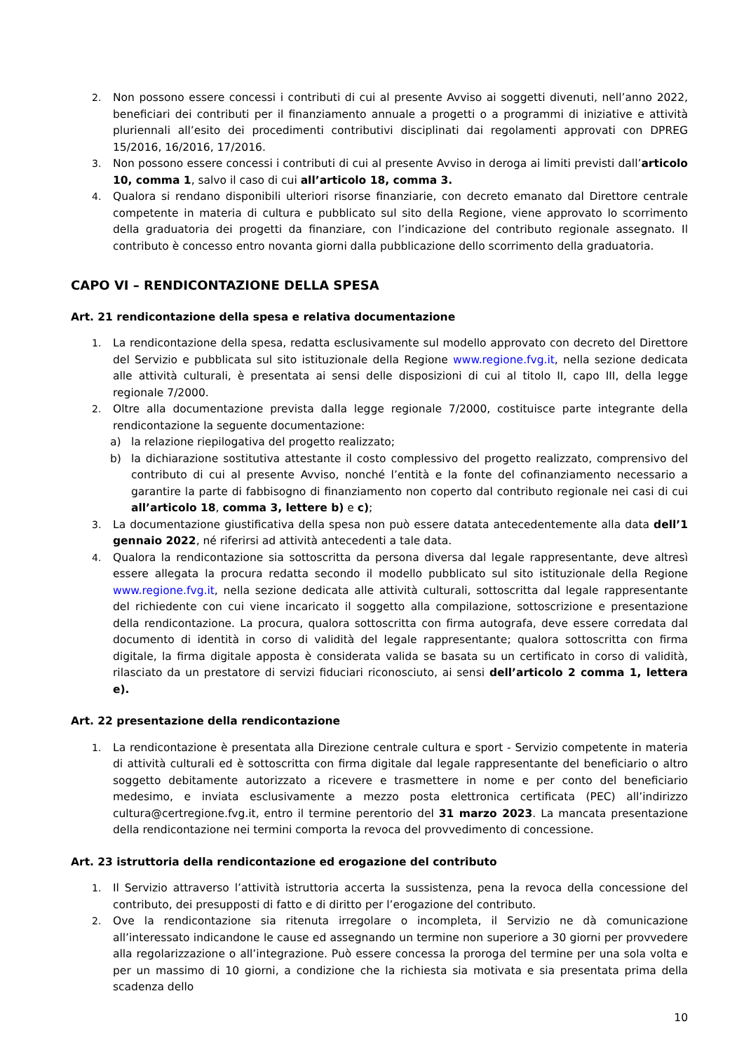2. Non possono essere concessi i contributi di cui al presente Avviso ai soggetti divenuti, nell’anno 2022, beneficiari dei contributi per il finanziamento annuale a progetti o a programmi di iniziative e attività pluriennali all’esito dei procedimenti contributivi disciplinati dai regolamenti approvati con DPREG 15/2016, 16/2016, 17/2016.
3. Non possono essere concessi i contributi di cui al presente Avviso in deroga ai limiti previsti dall’articolo 10, comma 1, salvo il caso di cui all’articolo 18, comma 3.
4. Qualora si rendano disponibili ulteriori risorse finanziarie, con decreto emanato dal Direttore centrale competente in materia di cultura e pubblicato sul sito della Regione, viene approvato lo scorrimento della graduatoria dei progetti da finanziare, con l’indicazione del contributo regionale assegnato. Il contributo è concesso entro novanta giorni dalla pubblicazione dello scorrimento della graduatoria.
CAPO VI – RENDICONTAZIONE DELLA SPESA
Art. 21 rendicontazione della spesa e relativa documentazione
1. La rendicontazione della spesa, redatta esclusivamente sul modello approvato con decreto del Direttore del Servizio e pubblicata sul sito istituzionale della Regione www.regione.fvg.it, nella sezione dedicata alle attività culturali, è presentata ai sensi delle disposizioni di cui al titolo II, capo III, della legge regionale 7/2000.
2. Oltre alla documentazione prevista dalla legge regionale 7/2000, costituisce parte integrante della rendicontazione la seguente documentazione:
a) la relazione riepilogativa del progetto realizzato;
b) la dichiarazione sostitutiva attestante il costo complessivo del progetto realizzato, comprensivo del contributo di cui al presente Avviso, nonché l’entità e la fonte del cofinanziamento necessario a garantire la parte di fabbisogno di finanziamento non coperto dal contributo regionale nei casi di cui all’articolo 18, comma 3, lettere b) e c);
3. La documentazione giustificativa della spesa non può essere datata antecedentemente alla data dell’1 gennaio 2022, né riferirsi ad attività antecedenti a tale data.
4. Qualora la rendicontazione sia sottoscritta da persona diversa dal legale rappresentante, deve altresì essere allegata la procura redatta secondo il modello pubblicato sul sito istituzionale della Regione www.regione.fvg.it, nella sezione dedicata alle attività culturali, sottoscritta dal legale rappresentante del richiedente con cui viene incaricato il soggetto alla compilazione, sottoscrizione e presentazione della rendicontazione. La procura, qualora sottoscritta con firma autografa, deve essere corredata dal documento di identità in corso di validità del legale rappresentante; qualora sottoscritta con firma digitale, la firma digitale apposta è considerata valida se basata su un certificato in corso di validità, rilasciato da un prestatore di servizi fiduciari riconosciuto, ai sensi dell’articolo 2 comma 1, lettera e).
Art. 22 presentazione della rendicontazione
1. La rendicontazione è presentata alla Direzione centrale cultura e sport - Servizio competente in materia di attività culturali ed è sottoscritta con firma digitale dal legale rappresentante del beneficiario o altro soggetto debitamente autorizzato a ricevere e trasmettere in nome e per conto del beneficiario medesimo, e inviata esclusivamente a mezzo posta elettronica certificata (PEC) all’indirizzo cultura@certregione.fvg.it, entro il termine perentorio del 31 marzo 2023. La mancata presentazione della rendicontazione nei termini comporta la revoca del provvedimento di concessione.
Art. 23 istruttoria della rendicontazione ed erogazione del contributo
1. Il Servizio attraverso l’attività istruttoria accerta la sussistenza, pena la revoca della concessione del contributo, dei presupposti di fatto e di diritto per l’erogazione del contributo.
2. Ove la rendicontazione sia ritenuta irregolare o incompleta, il Servizio ne dà comunicazione all’interessato indicandone le cause ed assegnando un termine non superiore a 30 giorni per provvedere alla regolarizzazione o all’integrazione. Può essere concessa la proroga del termine per una sola volta e per un massimo di 10 giorni, a condizione che la richiesta sia motivata e sia presentata prima della scadenza dello
10